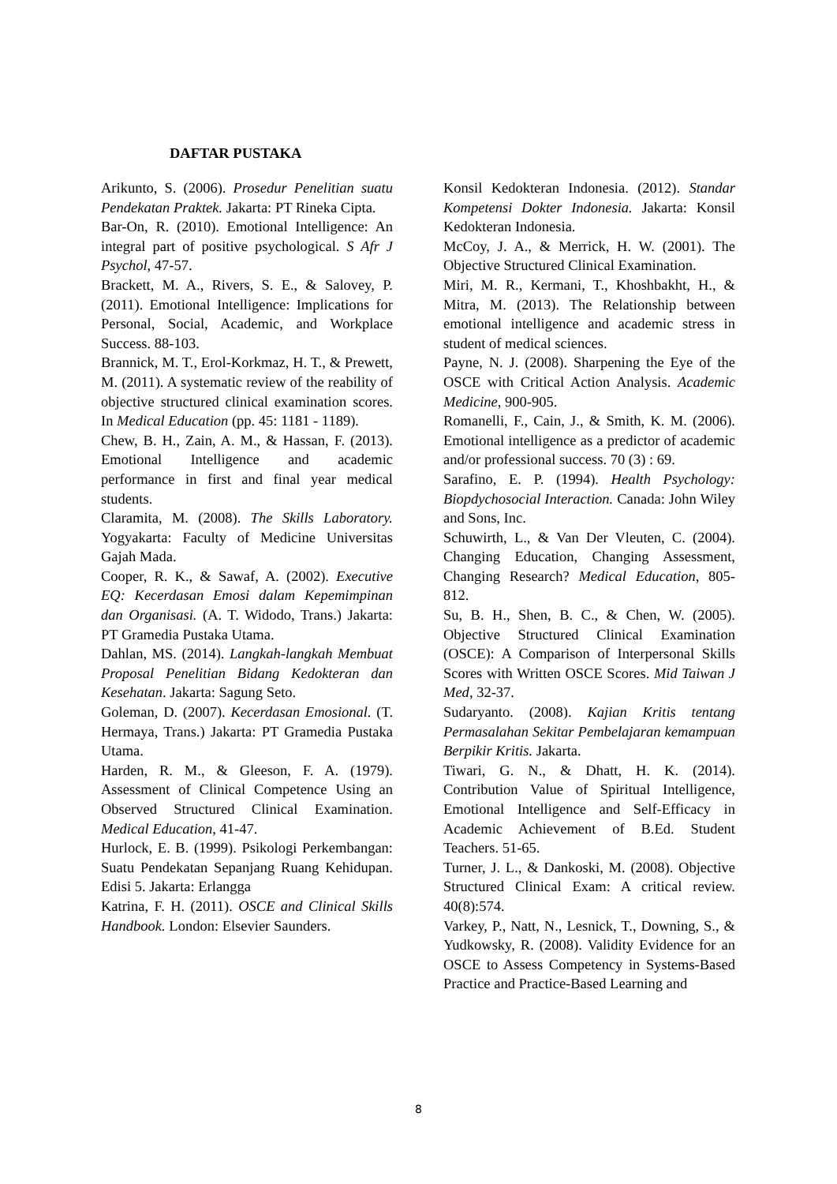DAFTAR PUSTAKA
Arikunto, S. (2006). Prosedur Penelitian suatu Pendekatan Praktek. Jakarta: PT Rineka Cipta.
Bar-On, R. (2010). Emotional Intelligence: An integral part of positive psychological. S Afr J Psychol, 47-57.
Brackett, M. A., Rivers, S. E., & Salovey, P. (2011). Emotional Intelligence: Implications for Personal, Social, Academic, and Workplace Success. 88-103.
Brannick, M. T., Erol-Korkmaz, H. T., & Prewett, M. (2011). A systematic review of the reability of objective structured clinical examination scores. In Medical Education (pp. 45: 1181 - 1189).
Chew, B. H., Zain, A. M., & Hassan, F. (2013). Emotional Intelligence and academic performance in first and final year medical students.
Claramita, M. (2008). The Skills Laboratory. Yogyakarta: Faculty of Medicine Universitas Gajah Mada.
Cooper, R. K., & Sawaf, A. (2002). Executive EQ: Kecerdasan Emosi dalam Kepemimpinan dan Organisasi. (A. T. Widodo, Trans.) Jakarta: PT Gramedia Pustaka Utama.
Dahlan, MS. (2014). Langkah-langkah Membuat Proposal Penelitian Bidang Kedokteran dan Kesehatan. Jakarta: Sagung Seto.
Goleman, D. (2007). Kecerdasan Emosional. (T. Hermaya, Trans.) Jakarta: PT Gramedia Pustaka Utama.
Harden, R. M., & Gleeson, F. A. (1979). Assessment of Clinical Competence Using an Observed Structured Clinical Examination. Medical Education, 41-47.
Hurlock, E. B. (1999). Psikologi Perkembangan: Suatu Pendekatan Sepanjang Ruang Kehidupan. Edisi 5. Jakarta: Erlangga
Katrina, F. H. (2011). OSCE and Clinical Skills Handbook. London: Elsevier Saunders.
Konsil Kedokteran Indonesia. (2012). Standar Kompetensi Dokter Indonesia. Jakarta: Konsil Kedokteran Indonesia.
McCoy, J. A., & Merrick, H. W. (2001). The Objective Structured Clinical Examination.
Miri, M. R., Kermani, T., Khoshbakht, H., & Mitra, M. (2013). The Relationship between emotional intelligence and academic stress in student of medical sciences.
Payne, N. J. (2008). Sharpening the Eye of the OSCE with Critical Action Analysis. Academic Medicine, 900-905.
Romanelli, F., Cain, J., & Smith, K. M. (2006). Emotional intelligence as a predictor of academic and/or professional success. 70 (3) : 69.
Sarafino, E. P. (1994). Health Psychology: Biopdychosocial Interaction. Canada: John Wiley and Sons, Inc.
Schuwirth, L., & Van Der Vleuten, C. (2004). Changing Education, Changing Assessment, Changing Research? Medical Education, 805-812.
Su, B. H., Shen, B. C., & Chen, W. (2005). Objective Structured Clinical Examination (OSCE): A Comparison of Interpersonal Skills Scores with Written OSCE Scores. Mid Taiwan J Med, 32-37.
Sudaryanto. (2008). Kajian Kritis tentang Permasalahan Sekitar Pembelajaran kemampuan Berpikir Kritis. Jakarta.
Tiwari, G. N., & Dhatt, H. K. (2014). Contribution Value of Spiritual Intelligence, Emotional Intelligence and Self-Efficacy in Academic Achievement of B.Ed. Student Teachers. 51-65.
Turner, J. L., & Dankoski, M. (2008). Objective Structured Clinical Exam: A critical review. 40(8):574.
Varkey, P., Natt, N., Lesnick, T., Downing, S., & Yudkowsky, R. (2008). Validity Evidence for an OSCE to Assess Competency in Systems-Based Practice and Practice-Based Learning and
8